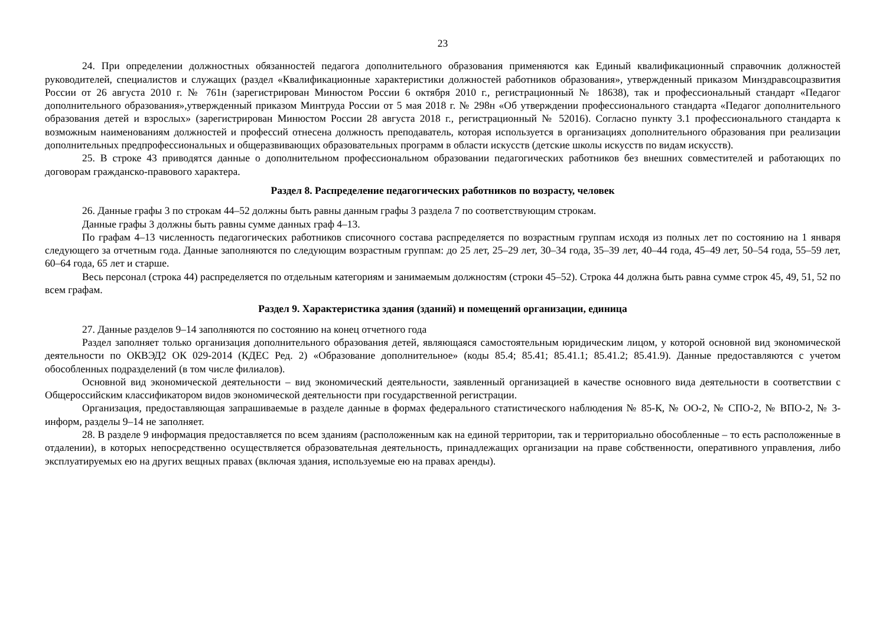23
24. При определении должностных обязанностей педагога дополнительного образования применяются как Единый квалификационный справочник должностей руководителей, специалистов и служащих (раздел «Квалификационные характеристики должностей работников образования», утвержденный приказом Минздравсоцразвития России от 26 августа 2010 г. № 761н (зарегистрирован Минюстом России 6 октября 2010 г., регистрационный № 18638), так и профессиональный стандарт «Педагог дополнительного образования»,утвержденный приказом Минтруда России от 5 мая 2018 г. № 298н «Об утверждении профессионального стандарта «Педагог дополнительного образования детей и взрослых» (зарегистрирован Минюстом России 28 августа 2018 г., регистрационный № 52016). Согласно пункту 3.1 профессионального стандарта к возможным наименованиям должностей и профессий отнесена должность преподаватель, которая используется в организациях дополнительного образования при реализации дополнительных предпрофессиональных и общеразвивающих образовательных программ в области искусств (детские школы искусств по видам искусств).
25. В строке 43 приводятся данные о дополнительном профессиональном образовании педагогических работников без внешних совместителей и работающих по договорам гражданско-правового характера.
Раздел 8. Распределение педагогических работников по возрасту, человек
26. Данные графы 3 по строкам 44–52 должны быть равны данным графы 3 раздела 7 по соответствующим строкам.
Данные графы 3 должны быть равны сумме данных граф 4–13.
По графам 4–13 численность педагогических работников списочного состава распределяется по возрастным группам исходя из полных лет по состоянию на 1 января следующего за отчетным года. Данные заполняются по следующим возрастным группам: до 25 лет, 25–29 лет, 30–34 года, 35–39 лет, 40–44 года, 45–49 лет, 50–54 года, 55–59 лет, 60–64 года, 65 лет и старше.
Весь персонал (строка 44) распределяется по отдельным категориям и занимаемым должностям (строки 45–52). Строка 44 должна быть равна сумме строк 45, 49, 51, 52 по всем графам.
Раздел 9. Характеристика здания (зданий) и помещений организации, единица
27. Данные разделов 9–14 заполняются по состоянию на конец отчетного года
Раздел заполняет только организация дополнительного образования детей, являющаяся самостоятельным юридическим лицом, у которой основной вид экономической деятельности по ОКВЭД2 ОК 029-2014 (КДЕС Ред. 2) «Образование дополнительное» (коды 85.4; 85.41; 85.41.1; 85.41.2; 85.41.9). Данные предоставляются с учетом обособленных подразделений (в том числе филиалов).
Основной вид экономической деятельности – вид экономический деятельности, заявленный организацией в качестве основного вида деятельности в соответствии с Общероссийским классификатором видов экономической деятельности при государственной регистрации.
Организация, предоставляющая запрашиваемые в разделе данные в формах федерального статистического наблюдения № 85-К, № ОО-2, № СПО-2, № ВПО-2, № 3-информ, разделы 9–14 не заполняет.
28. В разделе 9 информация предоставляется по всем зданиям (расположенным как на единой территории, так и территориально обособленные – то есть расположенные в отдалении), в которых непосредственно осуществляется образовательная деятельность, принадлежащих организации на праве собственности, оперативного управления, либо эксплуатируемых ею на других вещных правах (включая здания, используемые ею на правах аренды).